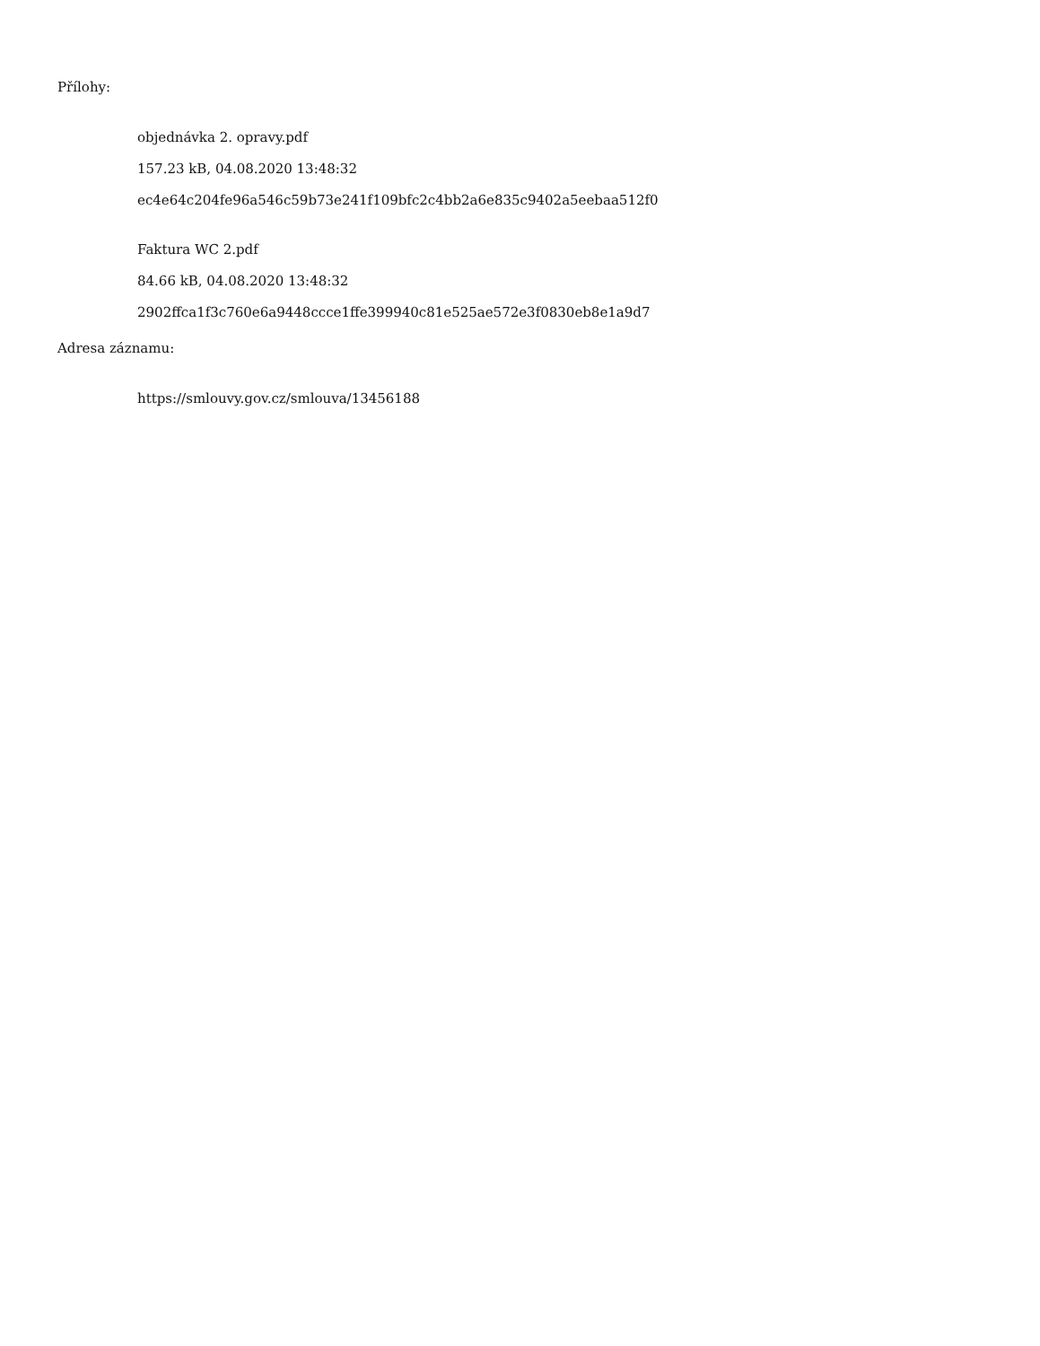Přílohy:
objednávka 2. opravy.pdf
157.23 kB, 04.08.2020 13:48:32
ec4e64c204fe96a546c59b73e241f109bfc2c4bb2a6e835c9402a5eebaa512f0
Faktura WC 2.pdf
84.66 kB, 04.08.2020 13:48:32
2902ffca1f3c760e6a9448ccce1ffe399940c81e525ae572e3f0830eb8e1a9d7
Adresa záznamu:
https://smlouvy.gov.cz/smlouva/13456188